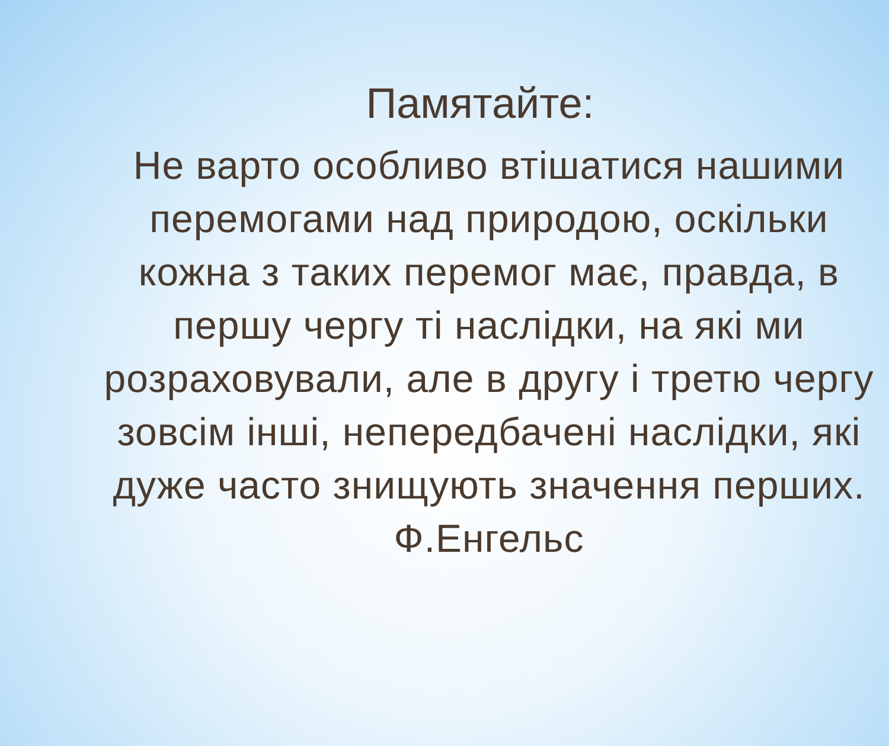Памятайте:
Не варто особливо втішатися нашими перемогами над природою, оскільки кожна з таких перемог має, правда, в першу чергу ті наслідки, на які ми розраховували, але в другу і третю чергу зовсім інші, непередбачені наслідки, які дуже часто знищують значення перших.
Ф.Енгельс